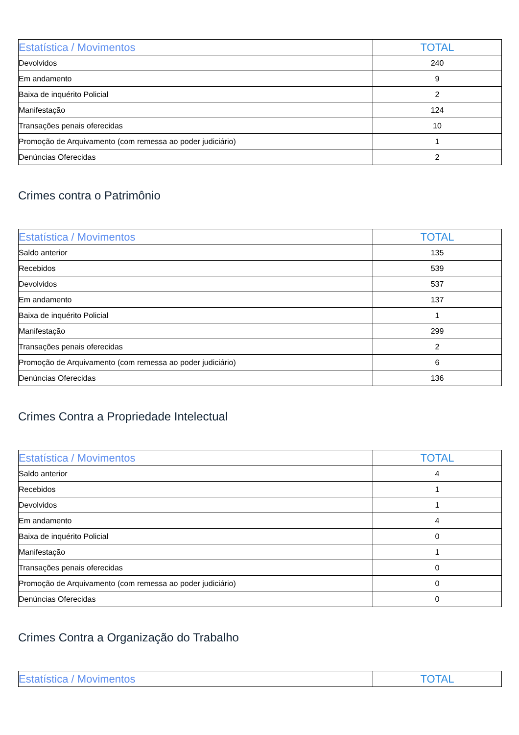| Estatística / Movimentos | TOTAL |
| --- | --- |
| Devolvidos | 240 |
| Em andamento | 9 |
| Baixa de inquérito Policial | 2 |
| Manifestação | 124 |
| Transações penais oferecidas | 10 |
| Promoção de Arquivamento (com remessa ao poder judiciário) | 1 |
| Denúncias Oferecidas | 2 |
Crimes contra o Patrimônio
| Estatística / Movimentos | TOTAL |
| --- | --- |
| Saldo anterior | 135 |
| Recebidos | 539 |
| Devolvidos | 537 |
| Em andamento | 137 |
| Baixa de inquérito Policial | 1 |
| Manifestação | 299 |
| Transações penais oferecidas | 2 |
| Promoção de Arquivamento (com remessa ao poder judiciário) | 6 |
| Denúncias Oferecidas | 136 |
Crimes Contra a Propriedade Intelectual
| Estatística / Movimentos | TOTAL |
| --- | --- |
| Saldo anterior | 4 |
| Recebidos | 1 |
| Devolvidos | 1 |
| Em andamento | 4 |
| Baixa de inquérito Policial | 0 |
| Manifestação | 1 |
| Transações penais oferecidas | 0 |
| Promoção de Arquivamento (com remessa ao poder judiciário) | 0 |
| Denúncias Oferecidas | 0 |
Crimes Contra a Organização do Trabalho
| Estatística / Movimentos | TOTAL |
| --- | --- |